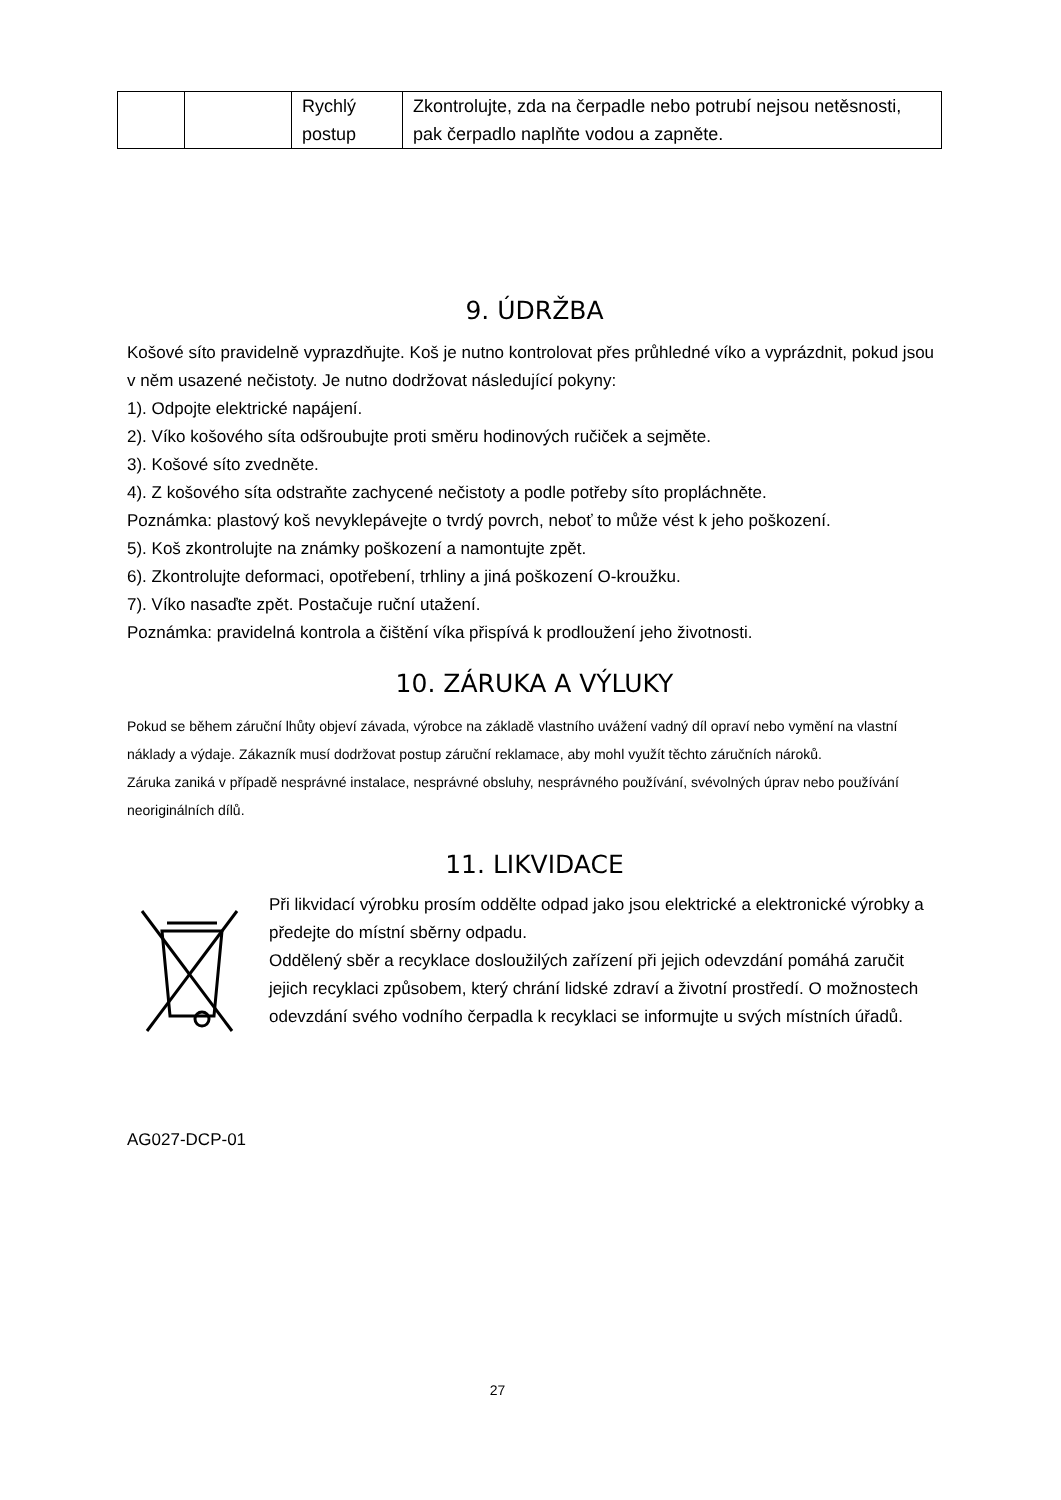| | | Rychlý postup | Zkontrolujte, zda na čerpadle nebo potrubí nejsou netěsnosti, pak čerpadlo naplňte vodou a zapněte. |
9. ÚDRŽBA
Košové síto pravidelně vyprazdňujte. Koš je nutno kontrolovat přes průhledné víko a vyprázdnit, pokud jsou v něm usazené nečistoty. Je nutno dodržovat následující pokyny:
1). Odpojte elektrické napájení.
2). Víko košového síta odšroubujte proti směru hodinových ručiček a sejměte.
3). Košové síto zvedněte.
4). Z košového síta odstraňte zachycené nečistoty a podle potřeby síto propláchněte.
Poznámka: plastový koš nevyklepávejte o tvrdý povrch, neboť to může vést k jeho poškození.
5). Koš zkontrolujte na známky poškození a namontujte zpět.
6). Zkontrolujte deformaci, opotřebení, trhliny a jiná poškození O-kroužku.
7). Víko nasaďte zpět. Postačuje ruční utažení.
Poznámka: pravidelná kontrola a čištění víka přispívá k prodloužení jeho životnosti.
10. ZÁRUKA A VÝLUKY
Pokud se během záruční lhůty objeví závada, výrobce na základě vlastního uvážení vadný díl opraví nebo vymění na vlastní náklady a výdaje. Zákazník musí dodržovat postup záruční reklamace, aby mohl využít těchto záručních nároků.
Záruka zaniká v případě nesprávné instalace, nesprávné obsluhy, nesprávného používání, svévolných úprav nebo používání neoriginálních dílů.
11. LIKVIDACE
Při likvidací výrobku prosím oddělte odpad jako jsou elektrické a elektronické výrobky a předejte do místní sběrny odpadu.
Oddělený sběr a recyklace dosloužilých zařízení při jejich odevzdání pomáhá zaručit jejich recyklaci způsobem, který chrání lidské zdraví a životní prostředí. O možnostech odevzdání svého vodního čerpadla k recyklaci se informujte u svých místních úřadů.
AG027-DCP-01
27